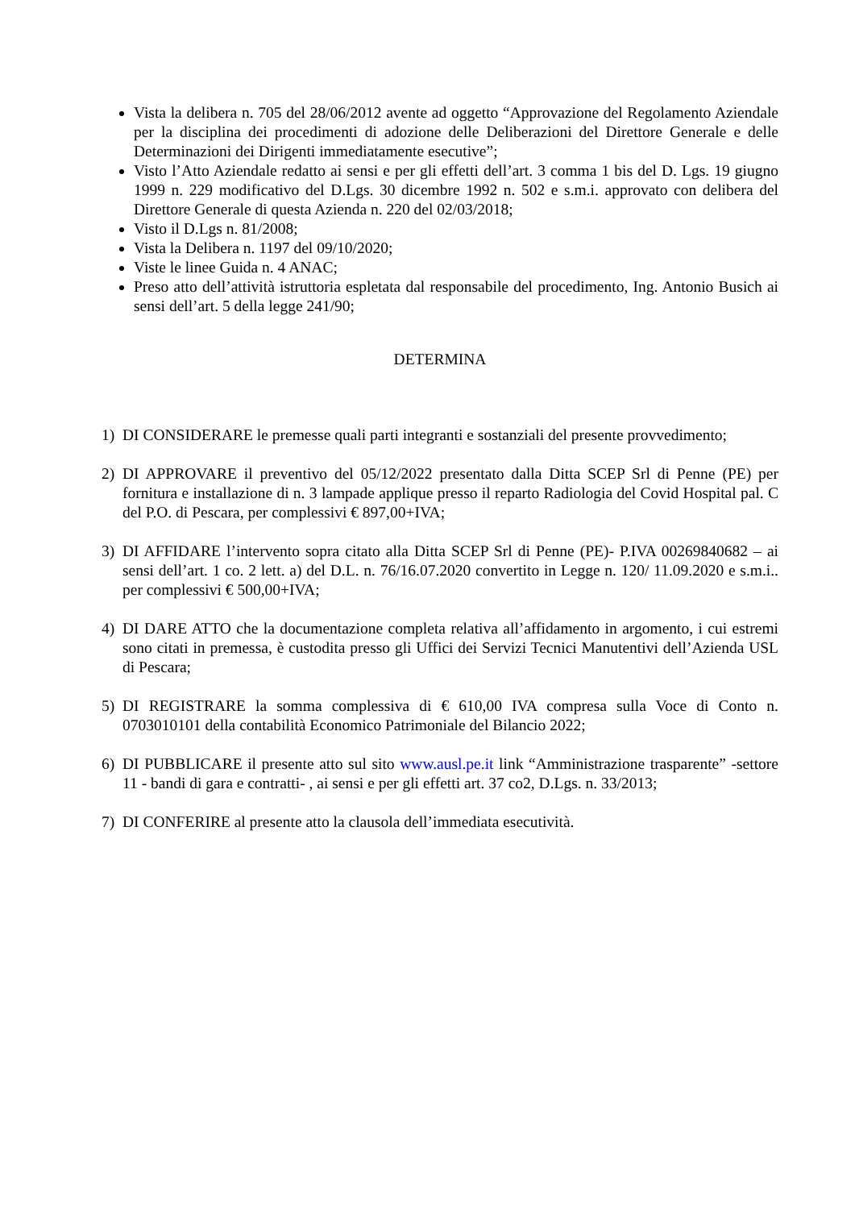Vista la delibera n. 705 del 28/06/2012 avente ad oggetto “Approvazione del Regolamento Aziendale per la disciplina dei procedimenti di adozione delle Deliberazioni del Direttore Generale e delle Determinazioni dei Dirigenti immediatamente esecutive”;
Visto l’Atto Aziendale redatto ai sensi e per gli effetti dell’art. 3 comma 1 bis del D. Lgs. 19 giugno 1999 n. 229 modificativo del D.Lgs. 30 dicembre 1992 n. 502 e s.m.i. approvato con delibera del Direttore Generale di questa Azienda n. 220 del 02/03/2018;
Visto il D.Lgs n. 81/2008;
Vista la Delibera n. 1197 del 09/10/2020;
Viste le linee Guida n. 4 ANAC;
Preso atto dell’attività istruttoria espletata dal responsabile del procedimento, Ing. Antonio Busich ai sensi dell’art. 5 della legge 241/90;
DETERMINA
1) DI CONSIDERARE le premesse quali parti integranti e sostanziali del presente provvedimento;
2) DI APPROVARE il preventivo del 05/12/2022 presentato dalla Ditta SCEP Srl di Penne (PE) per fornitura e installazione di n. 3 lampade applique presso il reparto Radiologia del Covid Hospital pal. C del P.O. di Pescara, per complessivi € 897,00+IVA;
3) DI AFFIDARE l’intervento sopra citato alla Ditta SCEP Srl di Penne (PE)- P.IVA 00269840682 – ai sensi dell’art. 1 co. 2 lett. a) del D.L. n. 76/16.07.2020 convertito in Legge n. 120/ 11.09.2020 e s.m.i.. per complessivi € 500,00+IVA;
4) DI DARE ATTO che la documentazione completa relativa all’affidamento in argomento, i cui estremi sono citati in premessa, è custodita presso gli Uffici dei Servizi Tecnici Manutentivi dell’Azienda USL di Pescara;
5) DI REGISTRARE la somma complessiva di € 610,00 IVA compresa sulla Voce di Conto n. 0703010101 della contabilità Economico Patrimoniale del Bilancio 2022;
6) DI PUBBLICARE il presente atto sul sito www.ausl.pe.it link “Amministrazione trasparente” -settore 11 - bandi di gara e contratti- , ai sensi e per gli effetti art. 37 co2, D.Lgs. n. 33/2013;
7) DI CONFERIRE al presente atto la clausola dell’immediata esecutività.